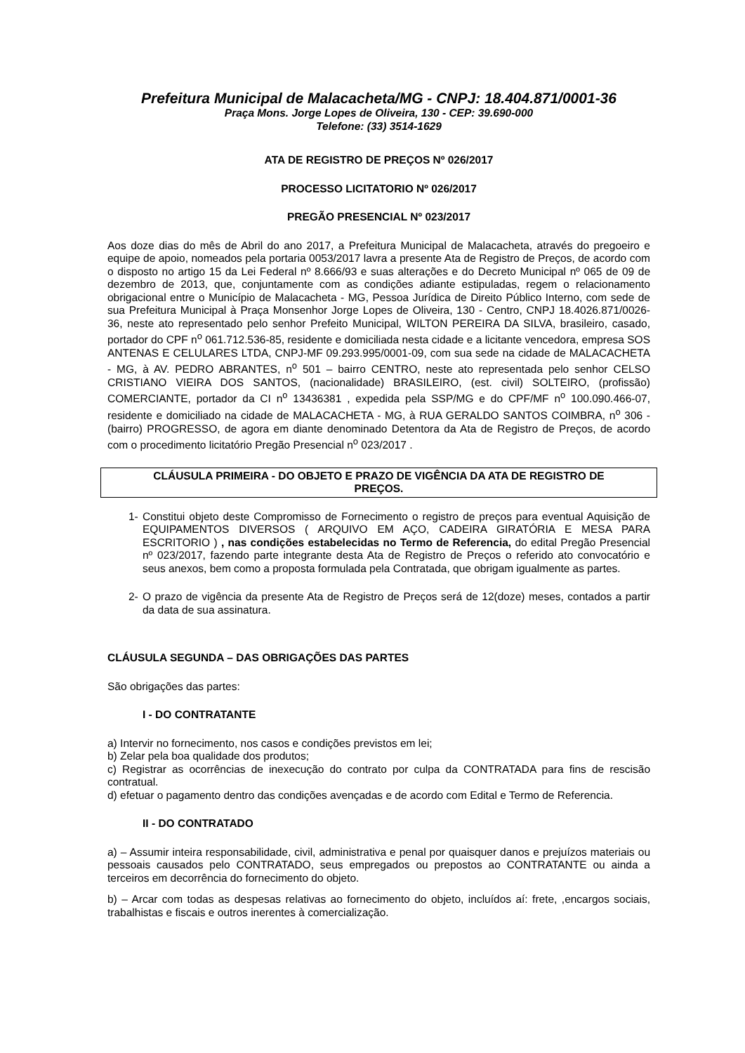Prefeitura Municipal de Malacacheta/MG - CNPJ: 18.404.871/0001-36
Praça Mons. Jorge Lopes de Oliveira, 130 - CEP: 39.690-000
Telefone: (33) 3514-1629
ATA DE REGISTRO DE PREÇOS Nº 026/2017
PROCESSO LICITATORIO Nº 026/2017
PREGÃO PRESENCIAL Nº 023/2017
Aos doze dias do mês de Abril do ano 2017, a Prefeitura Municipal de Malacacheta, através do pregoeiro e equipe de apoio, nomeados pela portaria 0053/2017 lavra a presente Ata de Registro de Preços, de acordo com o disposto no artigo 15 da Lei Federal nº 8.666/93 e suas alterações e do Decreto Municipal nº 065 de 09 de dezembro de 2013, que, conjuntamente com as condições adiante estipuladas, regem o relacionamento obrigacional entre o Município de Malacacheta - MG, Pessoa Jurídica de Direito Público Interno, com sede de sua Prefeitura Municipal à Praça Monsenhor Jorge Lopes de Oliveira, 130 - Centro, CNPJ 18.4026.871/0026-36, neste ato representado pelo senhor Prefeito Municipal, WILTON PEREIRA DA SILVA, brasileiro, casado, portador do CPF n<sup>o</sup> 061.712.536-85, residente e domiciliada nesta cidade e a licitante vencedora, empresa SOS ANTENAS E CELULARES LTDA, CNPJ-MF 09.293.995/0001-09, com sua sede na cidade de MALACACHETA - MG, à AV. PEDRO ABRANTES, n<sup>o</sup> 501 – bairro CENTRO, neste ato representada pelo senhor CELSO CRISTIANO VIEIRA DOS SANTOS, (nacionalidade) BRASILEIRO, (est. civil) SOLTEIRO, (profissão) COMERCIANTE, portador da CI n<sup>o</sup> 13436381 , expedida pela SSP/MG e do CPF/MF n<sup>o</sup> 100.090.466-07, residente e domiciliado na cidade de MALACACHETA - MG, à RUA GERALDO SANTOS COIMBRA, n<sup>o</sup> 306 - (bairro) PROGRESSO, de agora em diante denominado Detentora da Ata de Registro de Preços, de acordo com o procedimento licitatório Pregão Presencial n<sup>o</sup> 023/2017 .
CLÁUSULA PRIMEIRA - DO OBJETO E PRAZO DE VIGÊNCIA DA ATA DE REGISTRO DE PREÇOS.
1- Constitui objeto deste Compromisso de Fornecimento o registro de preços para eventual Aquisição de EQUIPAMENTOS DIVERSOS ( ARQUIVO EM AÇO, CADEIRA GIRATÓRIA E MESA PARA ESCRITORIO ) , nas condições estabelecidas no Termo de Referencia, do edital Pregão Presencial nº 023/2017, fazendo parte integrante desta Ata de Registro de Preços o referido ato convocatório e seus anexos, bem como a proposta formulada pela Contratada, que obrigam igualmente as partes.
2- O prazo de vigência da presente Ata de Registro de Preços será de 12(doze) meses, contados a partir da data de sua assinatura.
CLÁUSULA SEGUNDA – DAS OBRIGAÇÕES DAS PARTES
São obrigações das partes:
I - DO CONTRATANTE
a) Intervir no fornecimento, nos casos e condições previstos em lei;
b) Zelar pela boa qualidade dos produtos;
c) Registrar as ocorrências de inexecução do contrato por culpa da CONTRATADA para fins de rescisão contratual.
d) efetuar o pagamento dentro das condições avençadas e de acordo com Edital e Termo de Referencia.
II - DO CONTRATADO
a) – Assumir inteira responsabilidade, civil, administrativa e penal por quaisquer danos e prejuízos materiais ou pessoais causados pelo CONTRATADO, seus empregados ou prepostos ao CONTRATANTE ou ainda a terceiros em decorrência do fornecimento do objeto.
b) – Arcar com todas as despesas relativas ao fornecimento do objeto, incluídos aí: frete, ,encargos sociais, trabalhistas e fiscais e outros inerentes à comercialização.